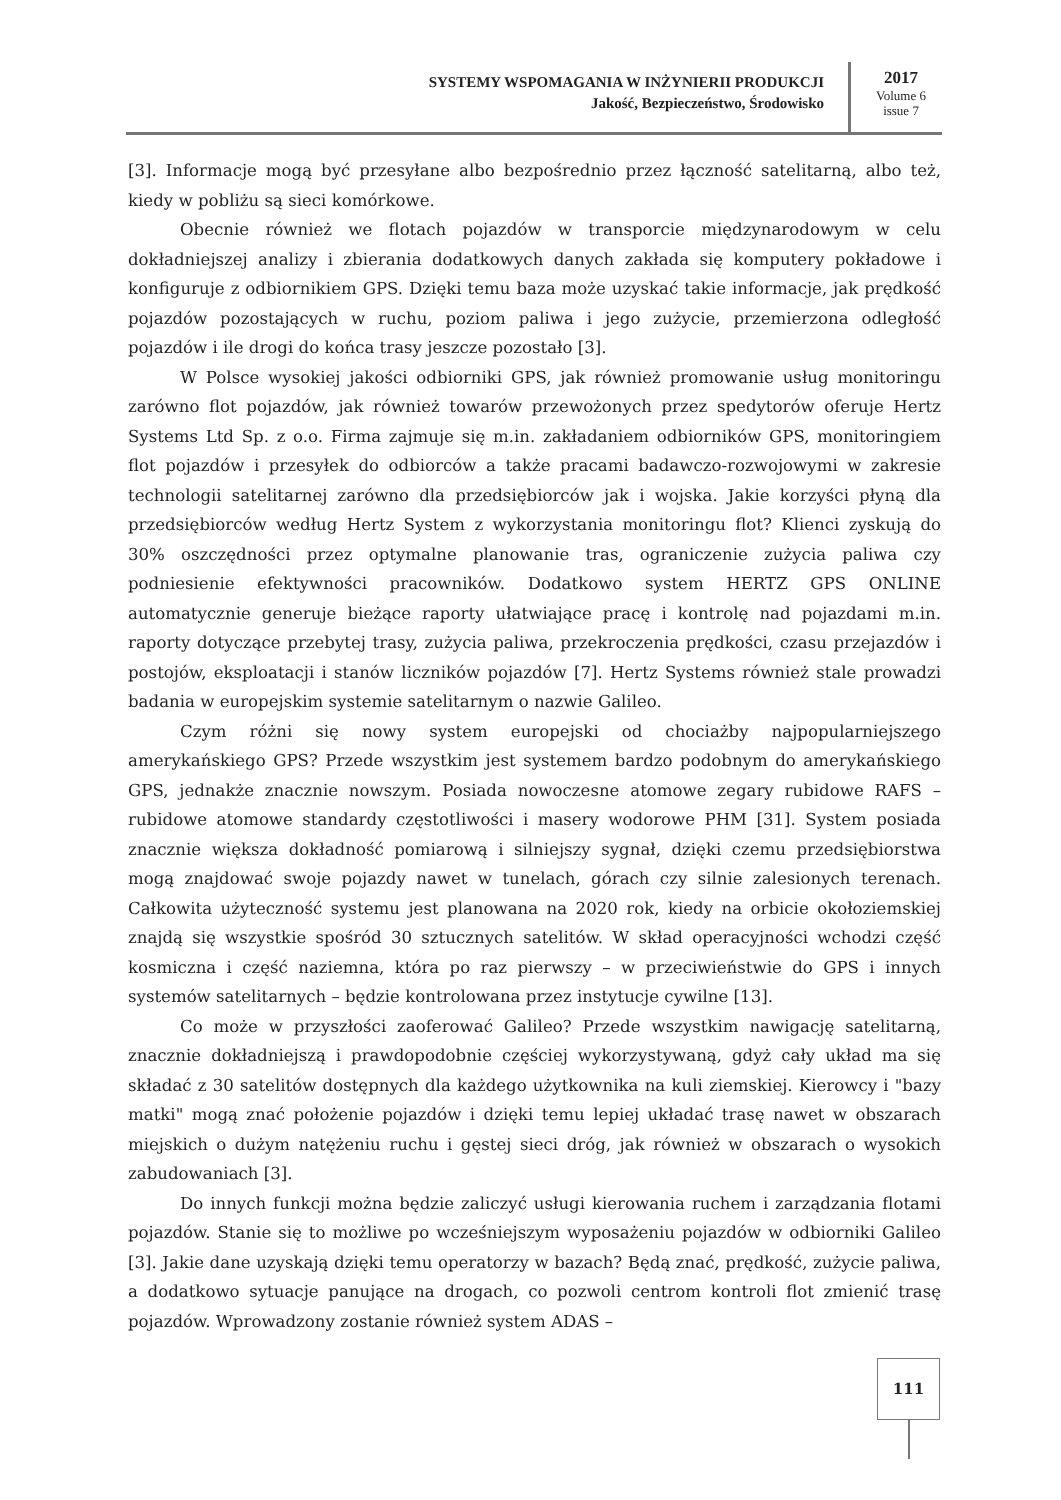SYSTEMY WSPOMAGANIA W INŻYNIERII PRODUKCJI
Jakość, Bezpieczeństwo, Środowisko
2017
Volume 6
issue 7
[3]. Informacje mogą być przesyłane albo bezpośrednio przez łączność satelitarną, albo też, kiedy w pobliżu są sieci komórkowe.
Obecnie również we flotach pojazdów w transporcie międzynarodowym w celu dokładniejszej analizy i zbierania dodatkowych danych zakłada się komputery pokładowe i konfiguruje z odbiornikiem GPS. Dzięki temu baza może uzyskać takie informacje, jak prędkość pojazdów pozostających w ruchu, poziom paliwa i jego zużycie, przemierzona odległość pojazdów i ile drogi do końca trasy jeszcze pozostało [3].
W Polsce wysokiej jakości odbiorniki GPS, jak również promowanie usług monitoringu zarówno flot pojazdów, jak również towarów przewożonych przez spedytorów oferuje Hertz Systems Ltd Sp. z o.o. Firma zajmuje się m.in. zakładaniem odbiorników GPS, monitoringiem flot pojazdów i przesyłek do odbiorców a także pracami badawczo-rozwojowymi w zakresie technologii satelitarnej zarówno dla przedsiębiorców jak i wojska. Jakie korzyści płyną dla przedsiębiorców według Hertz System z wykorzystania monitoringu flot? Klienci zyskują do 30% oszczędności przez optymalne planowanie tras, ograniczenie zużycia paliwa czy podniesienie efektywności pracowników. Dodatkowo system HERTZ GPS ONLINE automatycznie generuje bieżące raporty ułatwiające pracę i kontrolę nad pojazdami m.in. raporty dotyczące przebytej trasy, zużycia paliwa, przekroczenia prędkości, czasu przejazdów i postojów, eksploatacji i stanów liczników pojazdów [7]. Hertz Systems również stale prowadzi badania w europejskim systemie satelitarnym o nazwie Galileo.
Czym różni się nowy system europejski od chociażby najpopularniejszego amerykańskiego GPS? Przede wszystkim jest systemem bardzo podobnym do amerykańskiego GPS, jednakże znacznie nowszym. Posiada nowoczesne atomowe zegary rubidowe RAFS – rubidowe atomowe standardy częstotliwości i masery wodorowe PHM [31]. System posiada znacznie większa dokładność pomiarową i silniejszy sygnał, dzięki czemu przedsiębiorstwa mogą znajdować swoje pojazdy nawet w tunelach, górach czy silnie zalesionych terenach. Całkowita użyteczność systemu jest planowana na 2020 rok, kiedy na orbicie okołoziemskiej znajdą się wszystkie spośród 30 sztucznych satelitów. W skład operacyjności wchodzi część kosmiczna i część naziemna, która po raz pierwszy – w przeciwieństwie do GPS i innych systemów satelitarnych – będzie kontrolowana przez instytucje cywilne [13].
Co może w przyszłości zaoferować Galileo? Przede wszystkim nawigację satelitarną, znacznie dokładniejszą i prawdopodobnie częściej wykorzystywaną, gdyż cały układ ma się składać z 30 satelitów dostępnych dla każdego użytkownika na kuli ziemskiej. Kierowcy i "bazy matki" mogą znać położenie pojazdów i dzięki temu lepiej układać trasę nawet w obszarach miejskich o dużym natężeniu ruchu i gęstej sieci dróg, jak również w obszarach o wysokich zabudowaniach [3].
Do innych funkcji można będzie zaliczyć usługi kierowania ruchem i zarządzania flotami pojazdów. Stanie się to możliwe po wcześniejszym wyposażeniu pojazdów w odbiorniki Galileo [3]. Jakie dane uzyskają dzięki temu operatorzy w bazach? Będą znać, prędkość, zużycie paliwa, a dodatkowo sytuacje panujące na drogach, co pozwoli centrom kontroli flot zmienić trasę pojazdów. Wprowadzony zostanie również system ADAS –
111